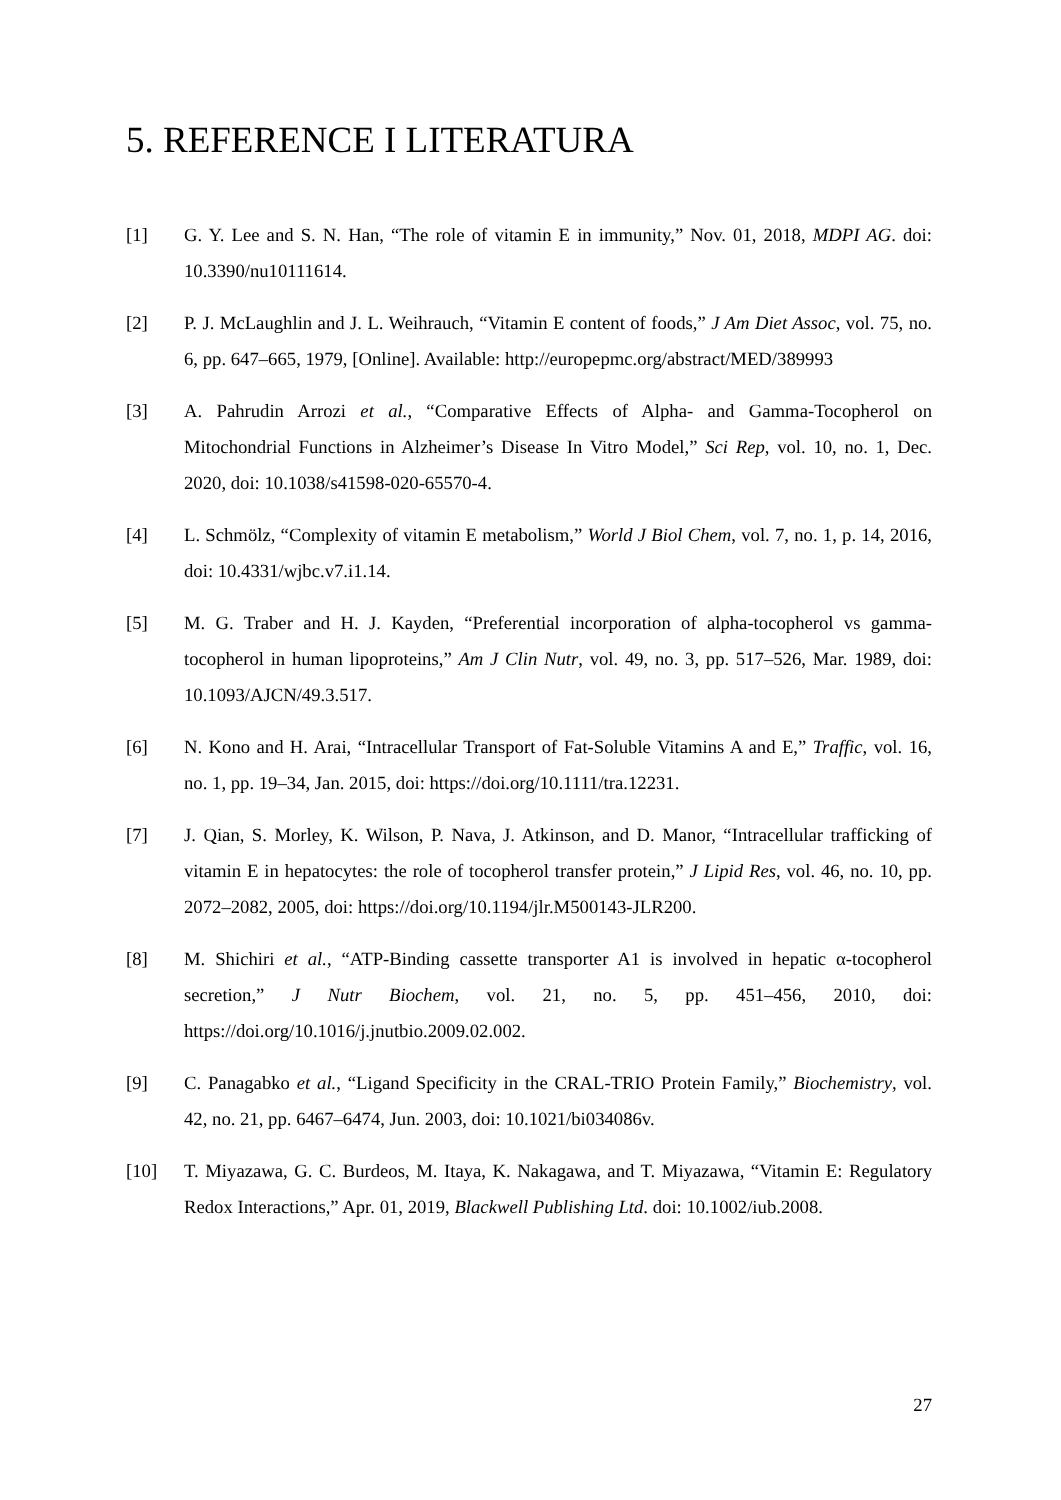5. REFERENCE I LITERATURA
[1] G. Y. Lee and S. N. Han, “The role of vitamin E in immunity,” Nov. 01, 2018, MDPI AG. doi: 10.3390/nu10111614.
[2] P. J. McLaughlin and J. L. Weihrauch, “Vitamin E content of foods,” J Am Diet Assoc, vol. 75, no. 6, pp. 647–665, 1979, [Online]. Available: http://europepmc.org/abstract/MED/389993
[3] A. Pahrudin Arrozi et al., “Comparative Effects of Alpha- and Gamma-Tocopherol on Mitochondrial Functions in Alzheimer’s Disease In Vitro Model,” Sci Rep, vol. 10, no. 1, Dec. 2020, doi: 10.1038/s41598-020-65570-4.
[4] L. Schmölz, “Complexity of vitamin E metabolism,” World J Biol Chem, vol. 7, no. 1, p. 14, 2016, doi: 10.4331/wjbc.v7.i1.14.
[5] M. G. Traber and H. J. Kayden, “Preferential incorporation of alpha-tocopherol vs gamma-tocopherol in human lipoproteins,” Am J Clin Nutr, vol. 49, no. 3, pp. 517–526, Mar. 1989, doi: 10.1093/AJCN/49.3.517.
[6] N. Kono and H. Arai, “Intracellular Transport of Fat-Soluble Vitamins A and E,” Traffic, vol. 16, no. 1, pp. 19–34, Jan. 2015, doi: https://doi.org/10.1111/tra.12231.
[7] J. Qian, S. Morley, K. Wilson, P. Nava, J. Atkinson, and D. Manor, “Intracellular trafficking of vitamin E in hepatocytes: the role of tocopherol transfer protein,” J Lipid Res, vol. 46, no. 10, pp. 2072–2082, 2005, doi: https://doi.org/10.1194/jlr.M500143-JLR200.
[8] M. Shichiri et al., “ATP-Binding cassette transporter A1 is involved in hepatic α-tocopherol secretion,” J Nutr Biochem, vol. 21, no. 5, pp. 451–456, 2010, doi: https://doi.org/10.1016/j.jnutbio.2009.02.002.
[9] C. Panagabko et al., “Ligand Specificity in the CRAL-TRIO Protein Family,” Biochemistry, vol. 42, no. 21, pp. 6467–6474, Jun. 2003, doi: 10.1021/bi034086v.
[10] T. Miyazawa, G. C. Burdeos, M. Itaya, K. Nakagawa, and T. Miyazawa, “Vitamin E: Regulatory Redox Interactions,” Apr. 01, 2019, Blackwell Publishing Ltd. doi: 10.1002/iub.2008.
27